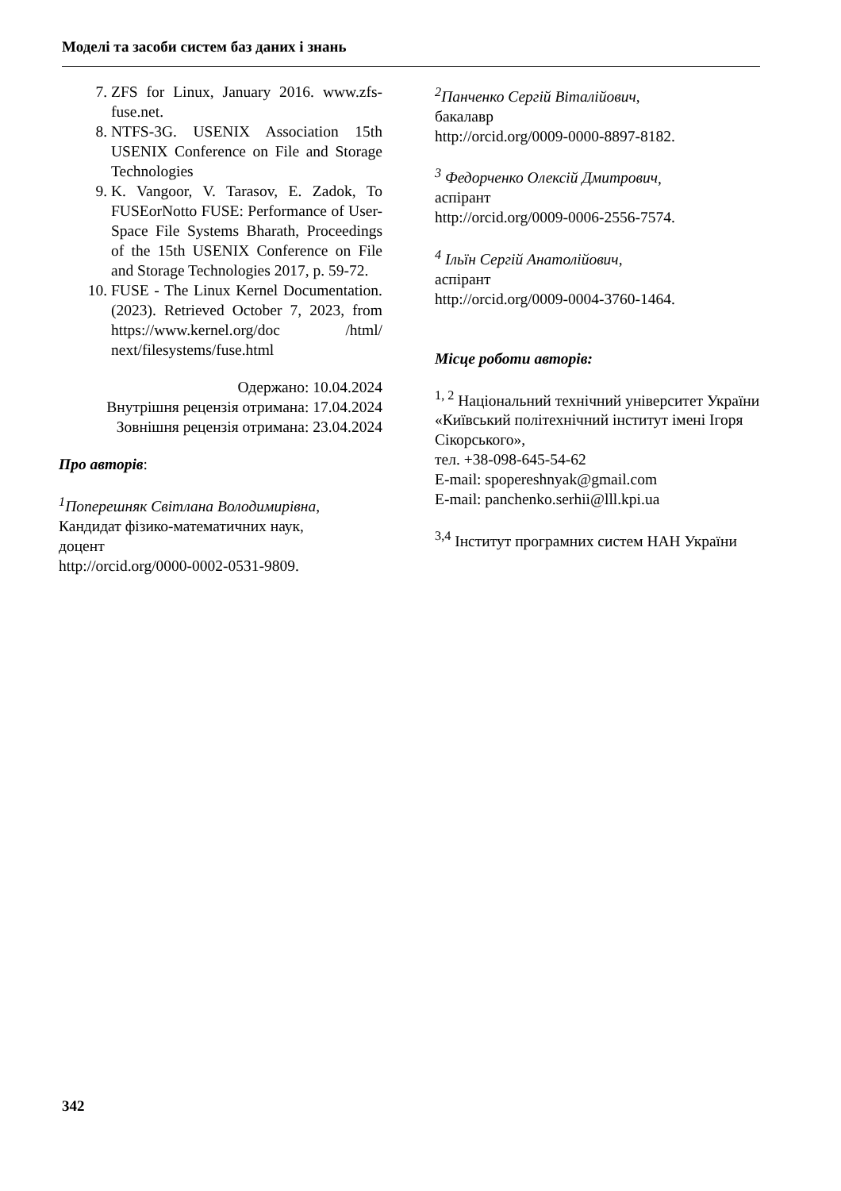Моделі та засоби систем баз даних і знань
7. ZFS for Linux, January 2016. www.zfs-fuse.net.
8. NTFS-3G. USENIX Association 15th USENIX Conference on File and Storage Technologies
9. K. Vangoor, V. Tarasov, E. Zadok, To FUSEorNotto FUSE: Performance of User-Space File Systems Bharath, Proceedings of the 15th USENIX Conference on File and Storage Technologies 2017, p. 59-72.
10. FUSE - The Linux Kernel Documentation. (2023). Retrieved October 7, 2023, from https://www.kernel.org/doc /html/ next/filesystems/fuse.html
Одержано: 10.04.2024
Внутрішня рецензія отримана: 17.04.2024
Зовнішня рецензія отримана: 23.04.2024
Про авторів:
<sup>1</sup> Поперешняк Світлана Володимирівна,
Кандидат фізико-математичних наук,
доцент
http://orcid.org/0000-0002-0531-9809.
<sup>2</sup> Панченко Сергій Віталійович,
бакалавр
http://orcid.org/0009-0000-8897-8182.
<sup>3</sup> Федорченко Олексій Дмитрович,
аспірант
http://orcid.org/0009-0006-2556-7574.
<sup>4</sup> Ільїн Сергій Анатолійович,
аспірант
http://orcid.org/0009-0004-3760-1464.
Місце роботи авторів:
<sup>1, 2</sup> Національний технічний університет України «Київський політехнічний інститут імені Ігоря Сікорського»,
тел. +38-098-645-54-62
E-mail: spopereshnyak@gmail.com
E-mail: panchenko.serhii@lll.kpi.ua
<sup>3,4</sup> Інститут програмних систем НАН України
342